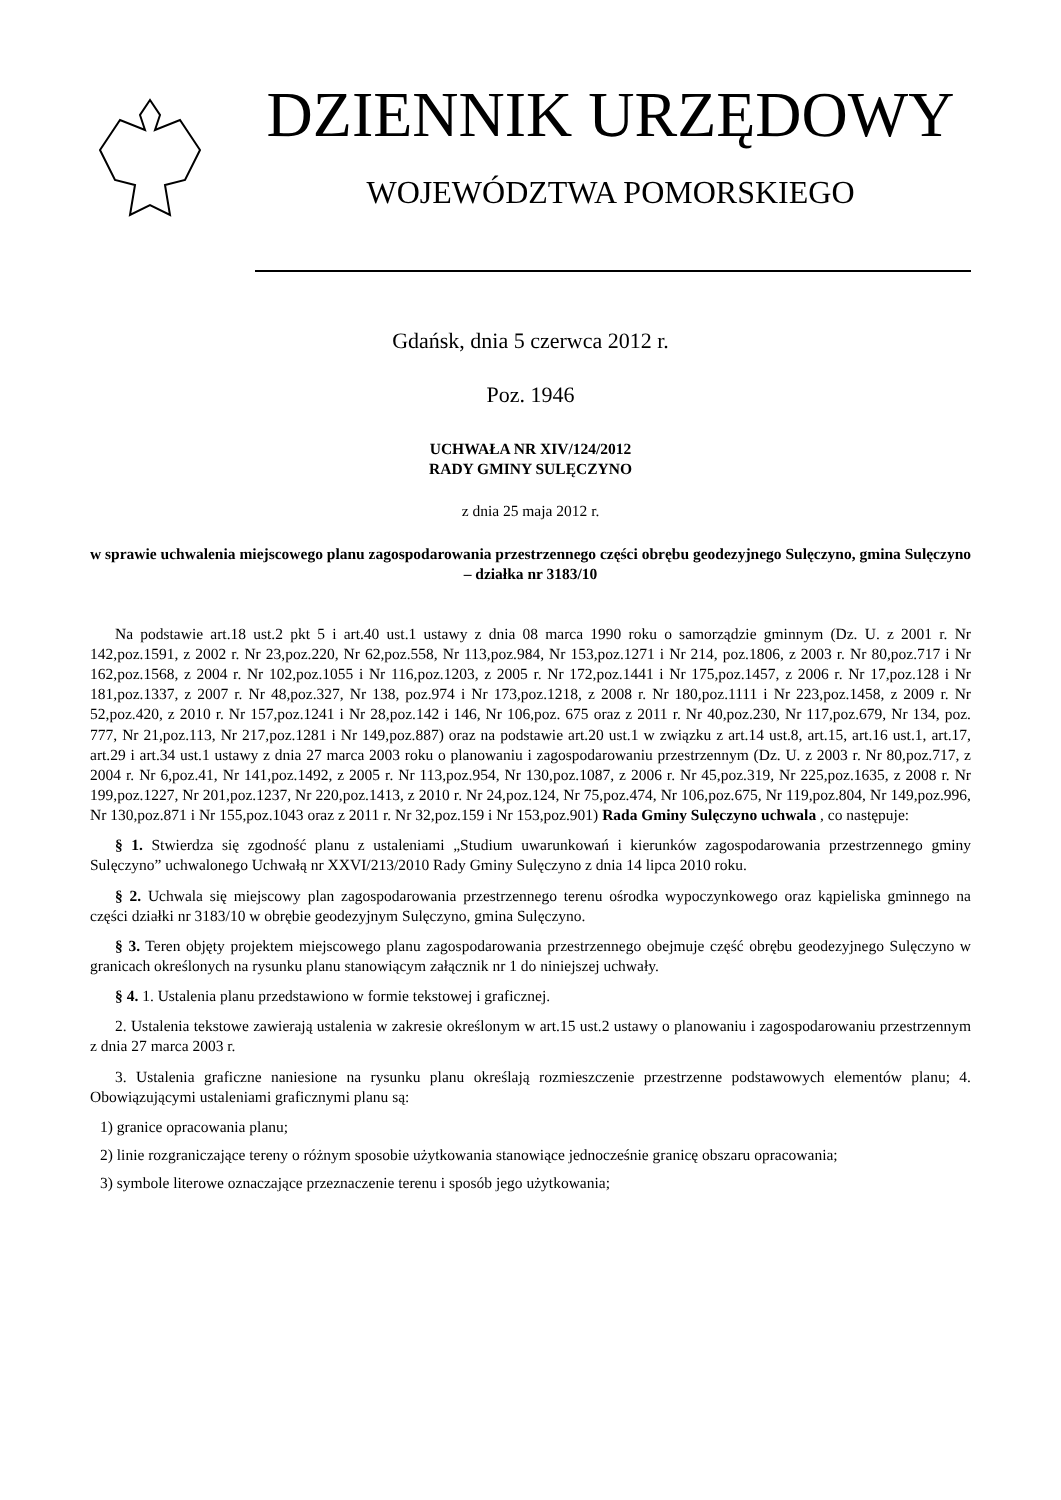DZIENNIK URZĘDOWY
WOJEWÓDZTWA POMORSKIEGO
Gdańsk, dnia 5 czerwca 2012 r.
Poz. 1946
UCHWAŁA NR XIV/124/2012
RADY GMINY SULĘCZYNO
z dnia 25 maja 2012 r.
w sprawie uchwalenia miejscowego planu zagospodarowania przestrzennego części obrębu geodezyjnego Sulęczyno, gmina Sulęczyno – działka nr 3183/10
Na podstawie art.18 ust.2 pkt 5 i art.40 ust.1 ustawy z dnia 08 marca 1990 roku o samorządzie gminnym (Dz. U. z 2001 r. Nr 142,poz.1591, z 2002 r. Nr 23,poz.220, Nr 62,poz.558, Nr 113,poz.984, Nr 153,poz.1271 i Nr 214, poz.1806, z 2003 r. Nr 80,poz.717 i Nr 162,poz.1568, z 2004 r. Nr 102,poz.1055 i Nr 116,poz.1203, z 2005 r. Nr 172,poz.1441 i Nr 175,poz.1457, z 2006 r. Nr 17,poz.128 i Nr 181,poz.1337, z 2007 r. Nr 48,poz.327, Nr 138, poz.974 i Nr 173,poz.1218, z 2008 r. Nr 180,poz.1111 i Nr 223,poz.1458, z 2009 r. Nr 52,poz.420, z 2010 r. Nr 157,poz.1241 i Nr 28,poz.142 i 146, Nr 106,poz. 675 oraz z 2011 r. Nr 40,poz.230, Nr 117,poz.679, Nr 134, poz. 777, Nr 21,poz.113, Nr 217,poz.1281 i Nr 149,poz.887) oraz na podstawie art.20 ust.1 w związku z art.14 ust.8, art.15, art.16 ust.1, art.17, art.29 i art.34 ust.1 ustawy z dnia 27 marca 2003 roku o planowaniu i zagospodarowaniu przestrzennym (Dz. U. z 2003 r. Nr 80,poz.717, z 2004 r. Nr 6,poz.41, Nr 141,poz.1492, z 2005 r. Nr 113,poz.954, Nr 130,poz.1087, z 2006 r. Nr 45,poz.319, Nr 225,poz.1635, z 2008 r. Nr 199,poz.1227, Nr 201,poz.1237, Nr 220,poz.1413, z 2010 r. Nr 24,poz.124, Nr 75,poz.474, Nr 106,poz.675, Nr 119,poz.804, Nr 149,poz.996, Nr 130,poz.871 i Nr 155,poz.1043 oraz z 2011 r. Nr 32,poz.159 i Nr 153,poz.901) Rada Gminy Sulęczyno uchwala , co następuje:
§ 1. Stwierdza się zgodność planu z ustaleniami „Studium uwarunkowań i kierunków zagospodarowania przestrzennego gminy Sulęczyno” uchwalonego Uchwałą nr XXVI/213/2010 Rady Gminy Sulęczyno z dnia 14 lipca 2010 roku.
§ 2. Uchwala się miejscowy plan zagospodarowania przestrzennego terenu ośrodka wypoczynkowego oraz kąpieliska gminnego na części działki nr 3183/10 w obrębie geodezyjnym Sulęczyno, gmina Sulęczyno.
§ 3. Teren objęty projektem miejscowego planu zagospodarowania przestrzennego obejmuje część obrębu geodezyjnego Sulęczyno w granicach określonych na rysunku planu stanowiącym załącznik nr 1 do niniejszej uchwały.
§ 4. 1. Ustalenia planu przedstawiono w formie tekstowej i graficznej.
2. Ustalenia tekstowe zawierają ustalenia w zakresie określonym w art.15 ust.2 ustawy o planowaniu i zagospodarowaniu przestrzennym z dnia 27 marca 2003 r.
3. Ustalenia graficzne naniesione na rysunku planu określają rozmieszczenie przestrzenne podstawowych elementów planu; 4. Obowiązującymi ustaleniami graficznymi planu są:
1) granice opracowania planu;
2) linie rozgraniczające tereny o różnym sposobie użytkowania stanowiące jednocześnie granicę obszaru opracowania;
3) symbole literowe oznaczające przeznaczenie terenu i sposób jego użytkowania;